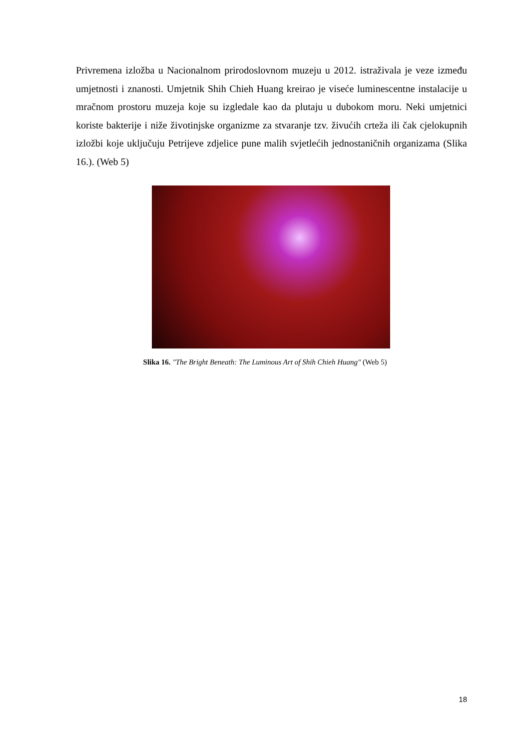Privremena izložba u Nacionalnom prirodoslovnom muzeju u 2012. istraživala je veze između umjetnosti i znanosti. Umjetnik Shih Chieh Huang kreirao je viseće luminescentne instalacije u mračnom prostoru muzeja koje su izgledale kao da plutaju u dubokom moru. Neki umjetnici koriste bakterije i niže životinjske organizme za stvaranje tzv. živućih crteža ili čak cjelokupnih izložbi koje uključuju Petrijeve zdjelice pune malih svjetlećih jednostaničnih organizama (Slika 16.). (Web 5)
Slika 16. "The Bright Beneath: The Luminous Art of Shih Chieh Huang" (Web 5)
18